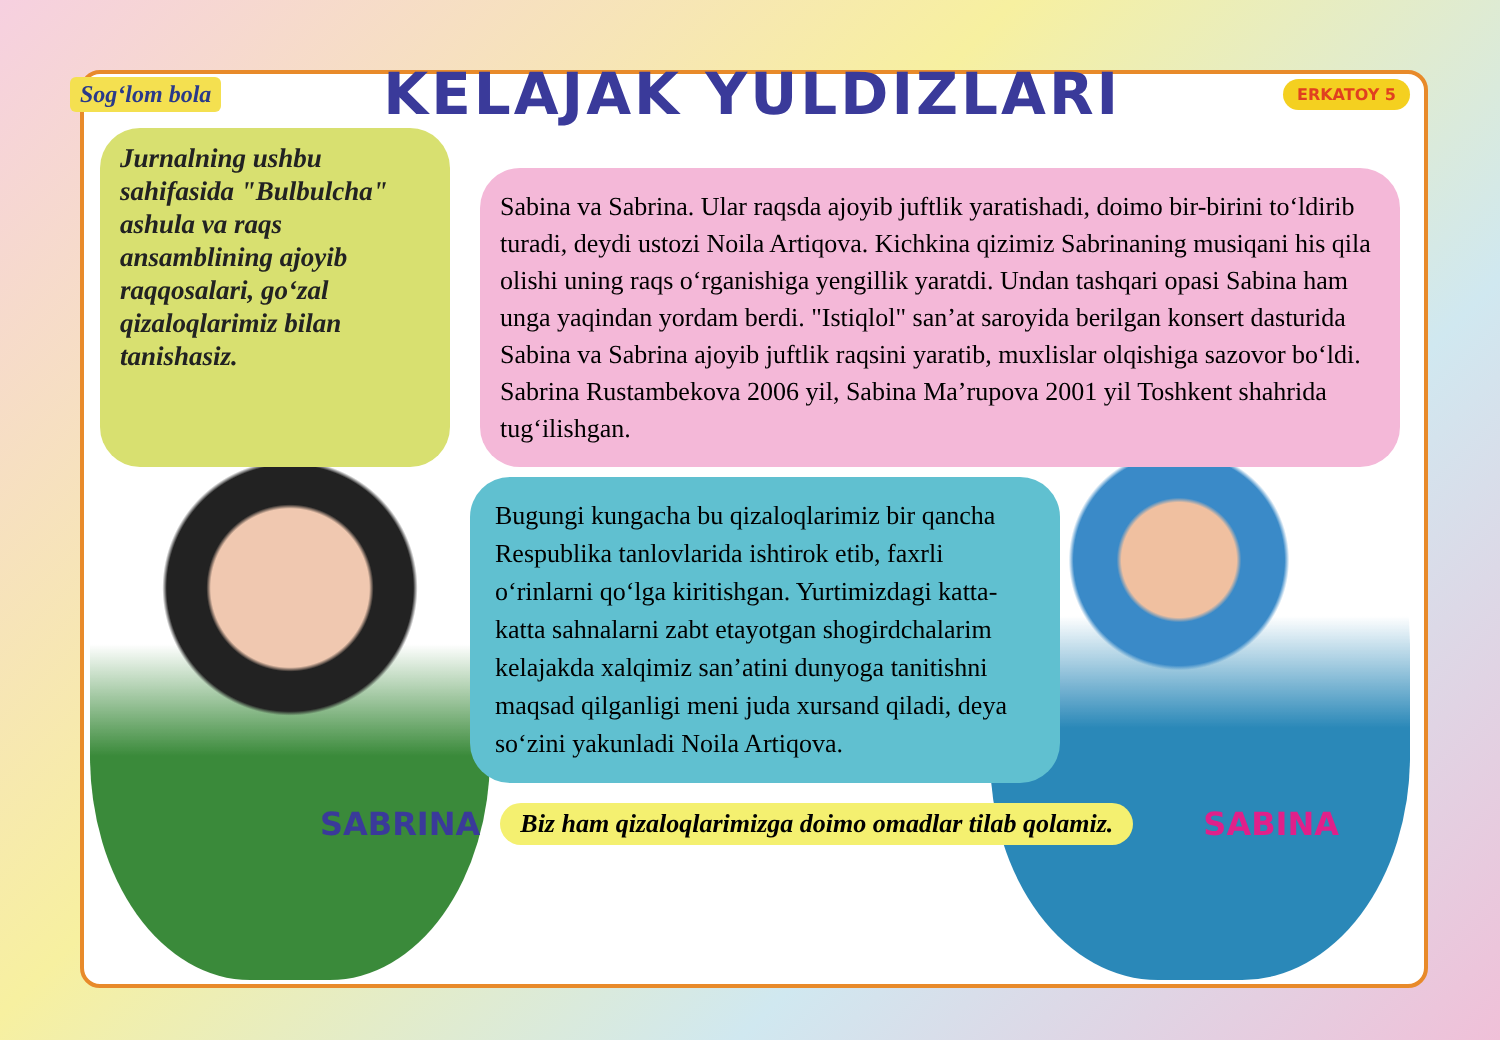Sog‘lom bola
KELAJAK YULDIZLARI
ERKATOY 5
Jurnalning ushbu sahifasida "Bulbulcha" ashula va raqs ansamblining ajoyib raqqosalari, go‘zal qizaloqlarimiz bilan tanishasiz.
Sabina va Sabrina. Ular raqsda ajoyib juftlik yaratishadi, doimo bir-birini to‘ldirib turadi, deydi ustozi Noila Artiqova. Kichkina qizimiz Sabrinaning musiqani his qila olishi uning raqs o‘rganishiga yengillik yaratdi. Undan tashqari opasi Sabina ham unga yaqindan yordam berdi. "Istiqlol" san’at saroyida berilgan konsert dasturida Sabina va Sabrina ajoyib juftlik raqsini yaratib, muxlislar olqishiga sazovor bo‘ldi. Sabrina Rustambekova 2006 yil, Sabina Ma’rupova 2001 yil Toshkent shahrida tug‘ilishgan.
Bugungi kungacha bu qizaloqlarimiz bir qancha Respublika tanlovlarida ishtirok etib, faxrli o‘rinlarni qo‘lga kiritishgan. Yurtimizdagi katta-katta sahnalarni zabt etayotgan shogirdchalarim kelajakda xalqimiz san’atini dunyoga tanitishni maqsad qilganligi meni juda xursand qiladi, deya so‘zini yakunladi Noila Artiqova.
SABRINA Biz ham qizaloqlarimizga doimo omadlar tilab qolamiz. SABINA